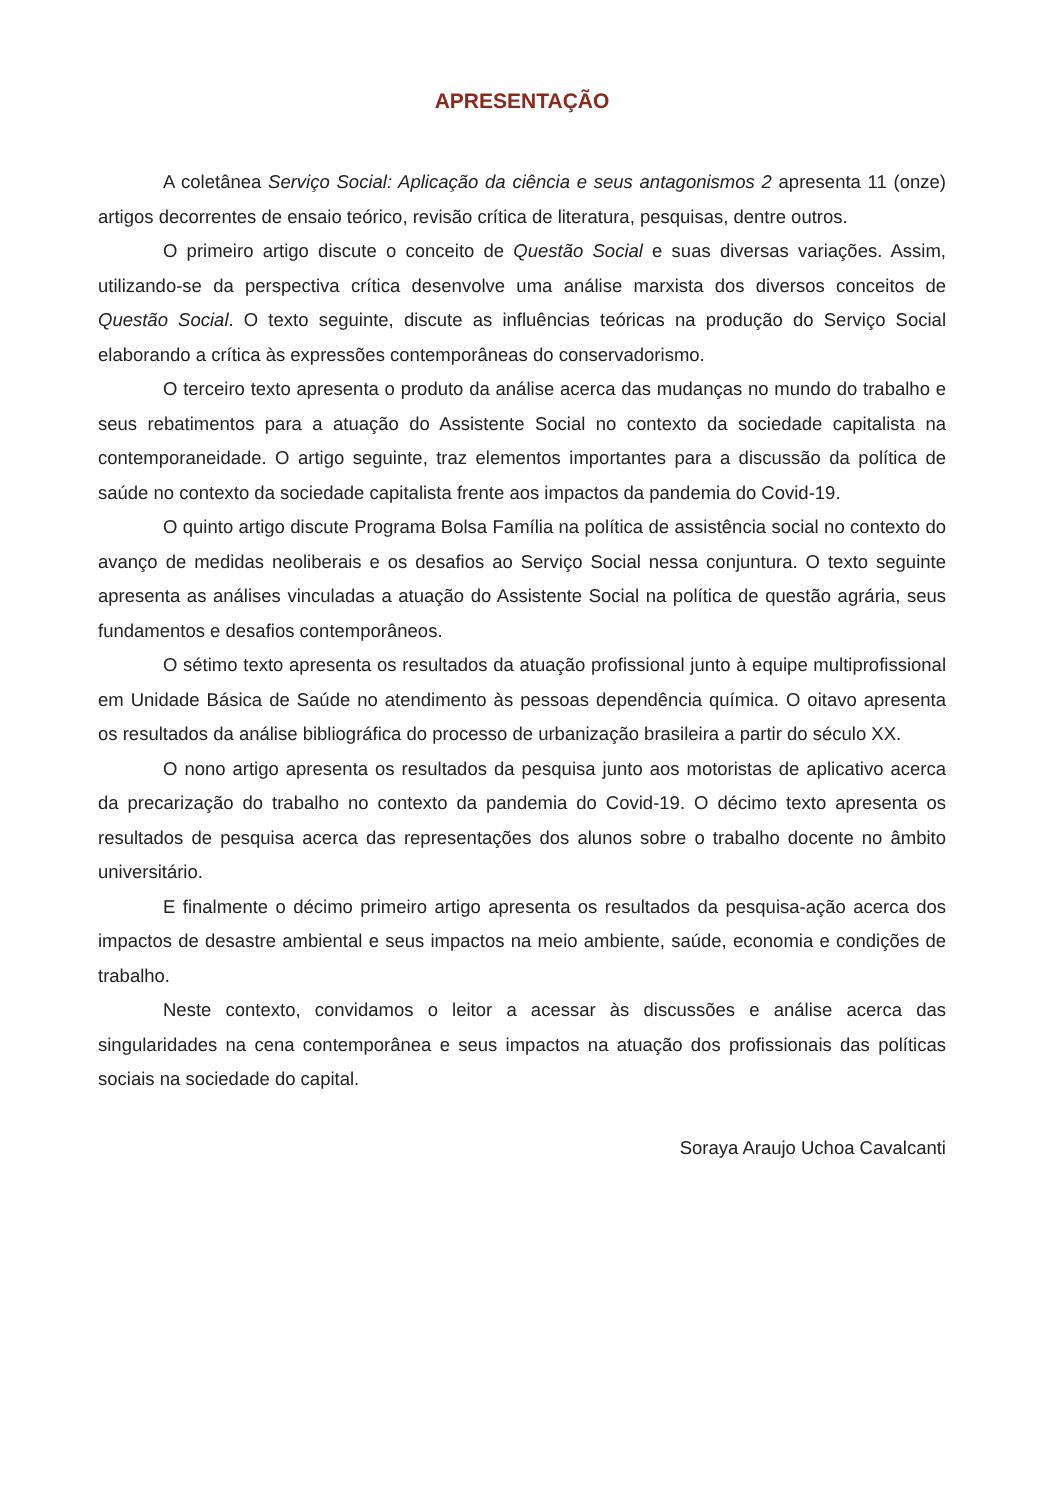APRESENTAÇÃO
A coletânea Serviço Social: Aplicação da ciência e seus antagonismos 2 apresenta 11 (onze) artigos decorrentes de ensaio teórico, revisão crítica de literatura, pesquisas, dentre outros.
O primeiro artigo discute o conceito de Questão Social e suas diversas variações. Assim, utilizando-se da perspectiva crítica desenvolve uma análise marxista dos diversos conceitos de Questão Social. O texto seguinte, discute as influências teóricas na produção do Serviço Social elaborando a crítica às expressões contemporâneas do conservadorismo.
O terceiro texto apresenta o produto da análise acerca das mudanças no mundo do trabalho e seus rebatimentos para a atuação do Assistente Social no contexto da sociedade capitalista na contemporaneidade. O artigo seguinte, traz elementos importantes para a discussão da política de saúde no contexto da sociedade capitalista frente aos impactos da pandemia do Covid-19.
O quinto artigo discute Programa Bolsa Família na política de assistência social no contexto do avanço de medidas neoliberais e os desafios ao Serviço Social nessa conjuntura. O texto seguinte apresenta as análises vinculadas a atuação do Assistente Social na política de questão agrária, seus fundamentos e desafios contemporâneos.
O sétimo texto apresenta os resultados da atuação profissional junto à equipe multiprofissional em Unidade Básica de Saúde no atendimento às pessoas dependência química. O oitavo apresenta os resultados da análise bibliográfica do processo de urbanização brasileira a partir do século XX.
O nono artigo apresenta os resultados da pesquisa junto aos motoristas de aplicativo acerca da precarização do trabalho no contexto da pandemia do Covid-19. O décimo texto apresenta os resultados de pesquisa acerca das representações dos alunos sobre o trabalho docente no âmbito universitário.
E finalmente o décimo primeiro artigo apresenta os resultados da pesquisa-ação acerca dos impactos de desastre ambiental e seus impactos na meio ambiente, saúde, economia e condições de trabalho.
Neste contexto, convidamos o leitor a acessar às discussões e análise acerca das singularidades na cena contemporânea e seus impactos na atuação dos profissionais das políticas sociais na sociedade do capital.
Soraya Araujo Uchoa Cavalcanti